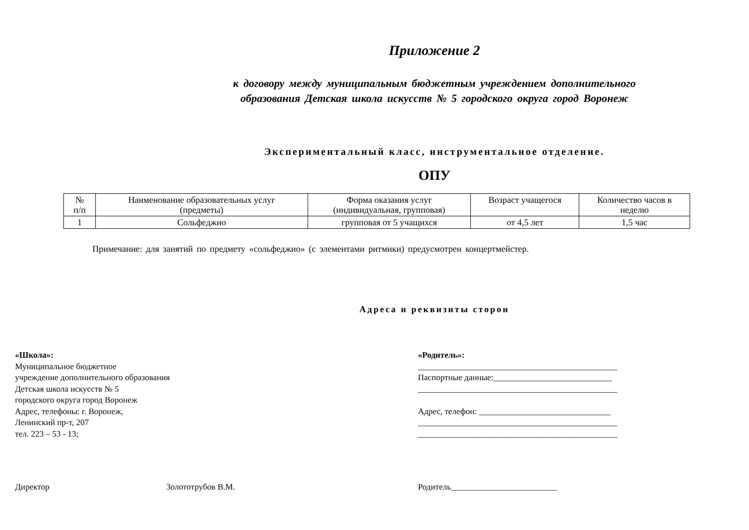Приложение 2
к договору между муниципальным бюджетным учреждением дополнительного
образования Детская школа искусств № 5 городского округа город Воронеж
Экспериментальный класс, инструментальное отделение.
ОПУ
| № п/п | Наименование образовательных услуг (предметы) | Форма оказания услуг (индивидуальная, групповая) | Возраст учащегося | Количество часов в неделю |
| 1 | Сольфеджио | групповая от 5 учащихся | от 4,5 лет | 1,5 час |
Примечание: для занятий по предмету «сольфеджио» (с элементами ритмики) предусмотрен концертмейстер.
Адреса и реквизиты сторон
«Школа»:
Муниципальное бюджетное
учреждение дополнительного образования
Детская школа искусств № 5
городского округа город Воронеж
Адрес, телефоны: г. Воронеж,
Ленинский пр-т, 207
тел. 223 – 53 - 13;
«Родитель»:
_______________________________________________
Паспортные данные:____________________________
_______________________________________________
Адрес, телефон: _______________________________
_______________________________________________
_______________________________________________
Директор Золототрубов В.М. Родитель_________________________